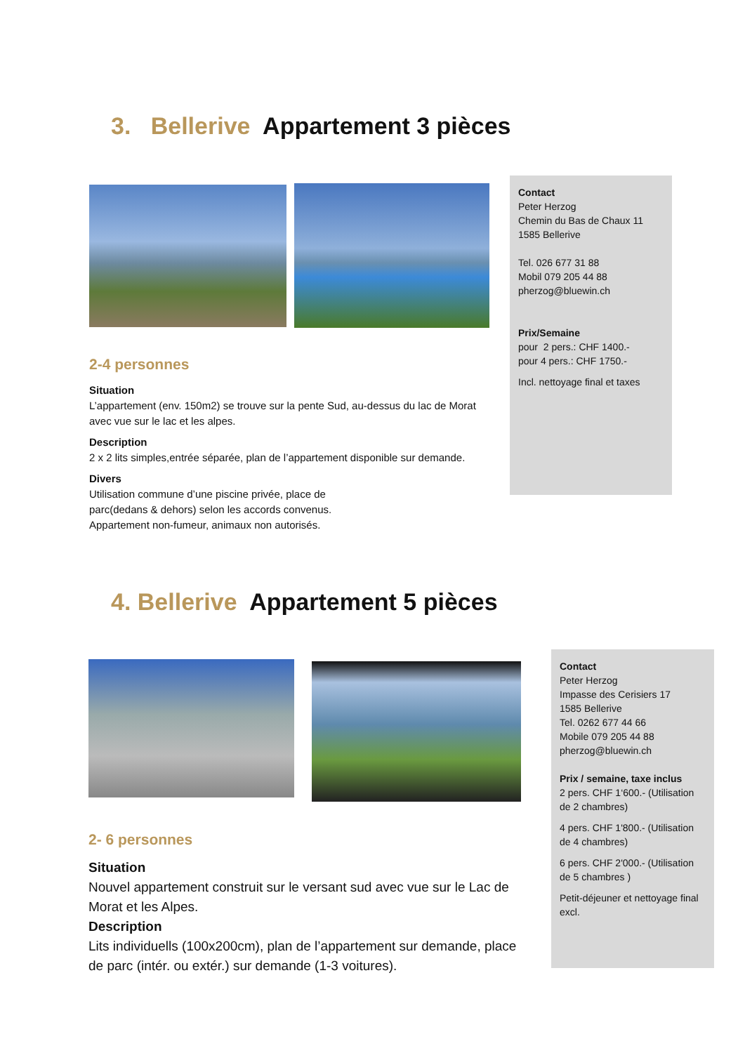3. Bellerive Appartement 3 pièces
2-4 personnes
Situation
L’appartement (env. 150m2) se trouve sur la pente Sud, au-dessus du lac de Morat avec vue sur le lac et les alpes.
Description
2 x 2 lits simples,entrée séparée, plan de l’appartement disponible sur demande.
Divers
Utilisation commune d’une piscine privée, place de
parc(dedans & dehors) selon les accords convenus.
Appartement non-fumeur, animaux non autorisés.
Contact
Peter Herzog
Chemin du Bas de Chaux 11
1585 Bellerive
Tel. 026 677 31 88
Mobil 079 205 44 88
pherzog@bluewin.ch
Prix/Semaine
pour 2 pers.: CHF 1400.-
pour 4 pers.: CHF 1750.-
Incl. nettoyage final et taxes
4. Bellerive Appartement 5 pièces
2- 6 personnes
Situation
Nouvel appartement construit sur le versant sud avec vue sur le Lac de Morat et les Alpes.
Description
Lits individuells (100x200cm), plan de l’appartement sur demande, place de parc (intér. ou extér.) sur demande (1-3 voitures).
Contact
Peter Herzog
Impasse des Cerisiers 17
1585 Bellerive
Tel. 0262 677 44 66
Mobile 079 205 44 88
pherzog@bluewin.ch
Prix / semaine, taxe inclus
2 pers. CHF 1‘600.- (Utilisation de 2 chambres)
4 pers. CHF 1'800.- (Utilisation de 4 chambres)
6 pers. CHF 2'000.- (Utilisation de 5 chambres )
Petit-déjeuner et nettoyage final excl.